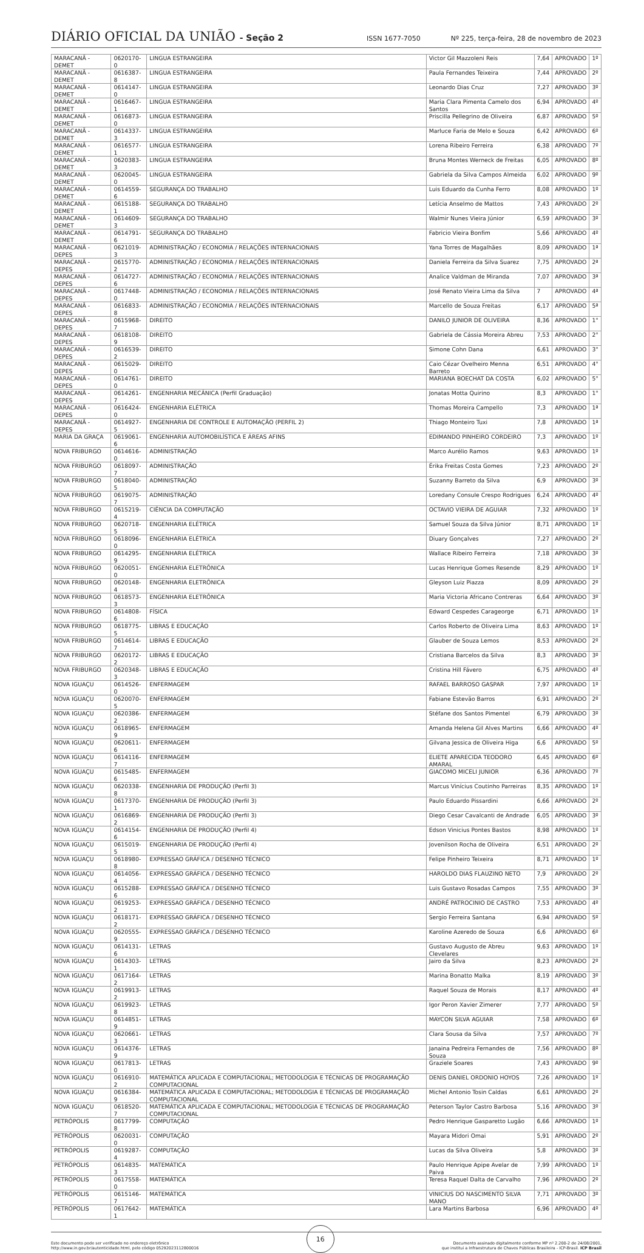DIÁRIO OFICIAL DA UNIÃO - Seção 2 ISSN 1677-7050 Nº 225, terça-feira, 28 de novembro de 2023
| MARACANÃ - DEMET | 0620170-0 | LINGUA ESTRANGEIRA | Victor Gil Mazzoleni Reis | 7,64 | APROVADO | 1º |
| MARACANÃ - DEMET | 0616387-8 | LINGUA ESTRANGEIRA | Paula Fernandes Teixeira | 7,44 | APROVADO | 2º |
| MARACANÃ - DEMET | 0614147-0 | LINGUA ESTRANGEIRA | Leonardo Dias Cruz | 7,27 | APROVADO | 3º |
| MARACANÃ - DEMET | 0616467-1 | LINGUA ESTRANGEIRA | Maria Clara Pimenta Camelo dos Santos | 6,94 | APROVADO | 4º |
| MARACANÃ - DEMET | 0616873-0 | LINGUA ESTRANGEIRA | Priscilla Pellegrino de Oliveira | 6,87 | APROVADO | 5º |
| MARACANÃ - DEMET | 0614337-3 | LINGUA ESTRANGEIRA | Marluce Faria de Melo e Souza | 6,42 | APROVADO | 6º |
| MARACANÃ - DEMET | 0616577-1 | LINGUA ESTRANGEIRA | Lorena Ribeiro Ferreira | 6,38 | APROVADO | 7º |
| MARACANÃ - DEMET | 0620383-3 | LINGUA ESTRANGEIRA | Bruna Montes Werneck de Freitas | 6,05 | APROVADO | 8º |
| MARACANÃ - DEMET | 0620045-0 | LINGUA ESTRANGEIRA | Gabriela da Silva Campos Almeida | 6,02 | APROVADO | 9º |
| MARACANÃ - DEMET | 0614559-6 | SEGURANÇA DO TRABALHO | Luis Eduardo da Cunha Ferro | 8,08 | APROVADO | 1º |
| MARACANÃ - DEMET | 0615188-1 | SEGURANÇA DO TRABALHO | Letícia Anselmo de Mattos | 7,43 | APROVADO | 2º |
| MARACANÃ - DEMET | 0614609-3 | SEGURANÇA DO TRABALHO | Walmir Nunes Vieira Júnior | 6,59 | APROVADO | 3º |
| MARACANÃ - DEMET | 0614791-6 | SEGURANÇA DO TRABALHO | Fabricio Vieira Bonfim | 5,66 | APROVADO | 4º |
| MARACANÃ - DEPES | 0621019-3 | ADMINISTRAÇÃO / ECONOMIA / RELAÇÕES INTERNACIONAIS | Yana Torres de Magalhães | 8,09 | APROVADO | 1ª |
| MARACANÃ - DEPES | 0615770-2 | ADMINISTRAÇÃO / ECONOMIA / RELAÇÕES INTERNACIONAIS | Daniela Ferreira da Silva Suarez | 7,75 | APROVADO | 2ª |
| MARACANÃ - DEPES | 0614727-6 | ADMINISTRAÇÃO / ECONOMIA / RELAÇÕES INTERNACIONAIS | Analice Valdman de Miranda | 7,07 | APROVADO | 3ª |
| MARACANÃ - DEPES | 0617448-0 | ADMINISTRAÇÃO / ECONOMIA / RELAÇÕES INTERNACIONAIS | José Renato Vieira Lima da Silva | 7 | APROVADO | 4ª |
| MARACANÃ - DEPES | 0616833-8 | ADMINISTRAÇÃO / ECONOMIA / RELAÇÕES INTERNACIONAIS | Marcello de Souza Freitas | 6,17 | APROVADO | 5ª |
| MARACANÃ - DEPES | 0615968-7 | DIREITO | DANILO JUNIOR DE OLIVEIRA | 8,36 | APROVADO | 1° |
| MARACANÃ - DEPES | 0618108-9 | DIREITO | Gabriela de Cássia Moreira Abreu | 7,53 | APROVADO | 2° |
| MARACANÃ - DEPES | 0616539-2 | DIREITO | Simone Cohn Dana | 6,61 | APROVADO | 3° |
| MARACANÃ - DEPES | 0615029-0 | DIREITO | Caio Cézar Ovelheiro Menna Barreto | 6,51 | APROVADO | 4° |
| MARACANÃ - DEPES | 0614761-0 | DIREITO | MARIANA BOECHAT DA COSTA | 6,02 | APROVADO | 5° |
| MARACANÃ - DEPES | 0614261-7 | ENGENHARIA MECÂNICA (Perfil Graduação) | Jonatas Motta Quirino | 8,3 | APROVADO | 1° |
| MARACANÃ - DEPES | 0616424-0 | ENGENHARIA ELÉTRICA | Thomas Moreira Campello | 7,3 | APROVADO | 1ª |
| MARACANÃ - DEPES | 0614927-5 | ENGENHARIA DE CONTROLE E AUTOMAÇÃO (PERFIL 2) | Thiago Monteiro Tuxi | 7,8 | APROVADO | 1ª |
| MARIA DA GRAÇA | 0619061-6 | ENGENHARIA AUTOMOBILÍSTICA E ÁREAS AFINS | EDIMANDO PINHEIRO CORDEIRO | 7,3 | APROVADO | 1º |
| NOVA FRIBURGO | 0614616-0 | ADMINISTRAÇÃO | Marco Aurélio Ramos | 9,63 | APROVADO | 1º |
| NOVA FRIBURGO | 0618097-7 | ADMINISTRAÇÃO | Érika Freitas Costa Gomes | 7,23 | APROVADO | 2º |
| NOVA FRIBURGO | 0618040-5 | ADMINISTRAÇÃO | Suzanny Barreto da Silva | 6,9 | APROVADO | 3º |
| NOVA FRIBURGO | 0619075-7 | ADMINISTRAÇÃO | Loredany Consule Crespo Rodrigues | 6,24 | APROVADO | 4º |
| NOVA FRIBURGO | 0615219-4 | CIÊNCIA DA COMPUTAÇÃO | OCTAVIO VIEIRA DE AGUIAR | 7,32 | APROVADO | 1º |
| NOVA FRIBURGO | 0620718-5 | ENGENHARIA ELÉTRICA | Samuel Souza da Silva Júnior | 8,71 | APROVADO | 1º |
| NOVA FRIBURGO | 0618096-0 | ENGENHARIA ELÉTRICA | Diuary Gonçalves | 7,27 | APROVADO | 2º |
| NOVA FRIBURGO | 0614295-9 | ENGENHARIA ELÉTRICA | Wallace Ribeiro Ferreira | 7,18 | APROVADO | 3º |
| NOVA FRIBURGO | 0620051-0 | ENGENHARIA ELETRÔNICA | Lucas Henrique Gomes Resende | 8,29 | APROVADO | 1º |
| NOVA FRIBURGO | 0620148-4 | ENGENHARIA ELETRÔNICA | Gleyson Luiz Piazza | 8,09 | APROVADO | 2º |
| NOVA FRIBURGO | 0618573-3 | ENGENHARIA ELETRÔNICA | Maria Victoria Africano Contreras | 6,64 | APROVADO | 3º |
| NOVA FRIBURGO | 0614808-6 | FÍSICA | Edward Cespedes Carageorge | 6,71 | APROVADO | 1º |
| NOVA FRIBURGO | 0618775-5 | LIBRAS E EDUCAÇÃO | Carlos Roberto de Oliveira Lima | 8,63 | APROVADO | 1º |
| NOVA FRIBURGO | 0614614-7 | LIBRAS E EDUCAÇÃO | Glauber de Souza Lemos | 8,53 | APROVADO | 2º |
| NOVA FRIBURGO | 0620172-2 | LIBRAS E EDUCAÇÃO | Cristiana Barcelos da Silva | 8,3 | APROVADO | 3º |
| NOVA FRIBURGO | 0620348-3 | LIBRAS E EDUCAÇÃO | Cristina Hill Fávero | 6,75 | APROVADO | 4º |
| NOVA IGUAÇU | 0614526-0 | ENFERMAGEM | RAFAEL BARROSO GASPAR | 7,97 | APROVADO | 1º |
| NOVA IGUAÇU | 0620070-5 | ENFERMAGEM | Fabiane Estevão Barros | 6,91 | APROVADO | 2º |
| NOVA IGUAÇU | 0620386-2 | ENFERMAGEM | Stéfane dos Santos Pimentel | 6,79 | APROVADO | 3º |
| NOVA IGUAÇU | 0618965-9 | ENFERMAGEM | Amanda Helena Gil Alves Martins | 6,66 | APROVADO | 4º |
| NOVA IGUAÇU | 0620611-6 | ENFERMAGEM | Gilvana Jessica de Oliveira Higa | 6,6 | APROVADO | 5º |
| NOVA IGUAÇU | 0614116-7 | ENFERMAGEM | ELIETE APARECIDA TEODORO AMARAL | 6,45 | APROVADO | 6º |
| NOVA IGUAÇU | 0615485-6 | ENFERMAGEM | GIACOMO MICELI JUNIOR | 6,36 | APROVADO | 7º |
| NOVA IGUAÇU | 0620338-8 | ENGENHARIA DE PRODUÇÃO (Perfil 3) | Marcus Vinícius Coutinho Parreiras | 8,35 | APROVADO | 1º |
| NOVA IGUAÇU | 0617370-1 | ENGENHARIA DE PRODUÇÃO (Perfil 3) | Paulo Eduardo Pissardini | 6,66 | APROVADO | 2º |
| NOVA IGUAÇU | 0616869-2 | ENGENHARIA DE PRODUÇÃO (Perfil 3) | Diego Cesar Cavalcanti de Andrade | 6,05 | APROVADO | 3º |
| NOVA IGUAÇU | 0614154-6 | ENGENHARIA DE PRODUÇÃO (Perfil 4) | Edson Vinicius Pontes Bastos | 8,98 | APROVADO | 1º |
| NOVA IGUAÇU | 0615019-5 | ENGENHARIA DE PRODUÇÃO (Perfil 4) | Jovenilson Rocha de Oliveira | 6,51 | APROVADO | 2º |
| NOVA IGUAÇU | 0618980-8 | EXPRESSAO GRÁFICA / DESENHO TÉCNICO | Felipe Pinheiro Teixeira | 8,71 | APROVADO | 1º |
| NOVA IGUAÇU | 0614056-4 | EXPRESSAO GRÁFICA / DESENHO TÉCNICO | HAROLDO DIAS FLAUZINO NETO | 7,9 | APROVADO | 2º |
| NOVA IGUAÇU | 0615288-6 | EXPRESSAO GRÁFICA / DESENHO TÉCNICO | Luis Gustavo Rosadas Campos | 7,55 | APROVADO | 3º |
| NOVA IGUAÇU | 0619253-2 | EXPRESSAO GRÁFICA / DESENHO TÉCNICO | ANDRÉ PATROCINIO DE CASTRO | 7,53 | APROVADO | 4º |
| NOVA IGUAÇU | 0618171-2 | EXPRESSAO GRÁFICA / DESENHO TÉCNICO | Sergio Ferreira Santana | 6,94 | APROVADO | 5º |
| NOVA IGUAÇU | 0620555-9 | EXPRESSAO GRÁFICA / DESENHO TÉCNICO | Karoline Azeredo de Souza | 6,6 | APROVADO | 6º |
| NOVA IGUAÇU | 0614131-6 | LETRAS | Gustavo Augusto de Abreu Clevelares | 9,63 | APROVADO | 1º |
| NOVA IGUAÇU | 0614303-1 | LETRAS | Jairo da Silva | 8,23 | APROVADO | 2º |
| NOVA IGUAÇU | 0617164-2 | LETRAS | Marina Bonatto Malka | 8,19 | APROVADO | 3º |
| NOVA IGUAÇU | 0619913-2 | LETRAS | Raquel Souza de Morais | 8,17 | APROVADO | 4º |
| NOVA IGUAÇU | 0619923-8 | LETRAS | Igor Peron Xavier Zimerer | 7,77 | APROVADO | 5º |
| NOVA IGUAÇU | 0614851-9 | LETRAS | MAYCON SILVA AGUIAR | 7,58 | APROVADO | 6º |
| NOVA IGUAÇU | 0620661-3 | LETRAS | Clara Sousa da Silva | 7,57 | APROVADO | 7º |
| NOVA IGUAÇU | 0614376-9 | LETRAS | Janaina Pedreira Fernandes de Souza | 7,56 | APROVADO | 8º |
| NOVA IGUAÇU | 0617813-0 | LETRAS | Graziele Soares | 7,43 | APROVADO | 9º |
| NOVA IGUAÇU | 0616910-2 | MATEMÁTICA APLICADA E COMPUTACIONAL; METODOLOGIA E TÉCNICAS DE PROGRAMAÇÃO COMPUTACIONAL | DENIS DANIEL ORDONIO HOYOS | 7,26 | APROVADO | 1º |
| NOVA IGUAÇU | 0616384-9 | MATEMÁTICA APLICADA E COMPUTACIONAL; METODOLOGIA E TÉCNICAS DE PROGRAMAÇÃO COMPUTACIONAL | Michel Antonio Tosin Caldas | 6,61 | APROVADO | 2º |
| NOVA IGUAÇU | 0618520-7 | MATEMÁTICA APLICADA E COMPUTACIONAL; METODOLOGIA E TÉCNICAS DE PROGRAMAÇÃO COMPUTACIONAL | Peterson Taylor Castro Barbosa | 5,16 | APROVADO | 3º |
| PETRÓPOLIS | 0617799-8 | COMPUTAÇÃO | Pedro Henrique Gasparetto Lugão | 6,66 | APROVADO | 1º |
| PETRÓPOLIS | 0620031-0 | COMPUTAÇÃO | Mayara Midori Omai | 5,91 | APROVADO | 2º |
| PETRÓPOLIS | 0619287-4 | COMPUTAÇÃO | Lucas da Silva Oliveira | 5,8 | APROVADO | 3º |
| PETRÓPOLIS | 0614835-3 | MATEMÁTICA | Paulo Henrique Apipe Avelar de Paiva | 7,99 | APROVADO | 1º |
| PETRÓPOLIS | 0617558-0 | MATEMÁTICA | Teresa Raquel Dalta de Carvalho | 7,96 | APROVADO | 2º |
| PETRÓPOLIS | 0615146-7 | MATEMÁTICA | VINICIUS DO NASCIMENTO SILVA MANO | 7,71 | APROVADO | 3º |
| PETRÓPOLIS | 0617642-1 | MATEMÁTICA | Lara Martins Barbosa | 6,96 | APROVADO | 4º |
Este documento pode ser verificado no endereço eletrônico
http://www.in.gov.br/autenticidade.html, pelo código 05292023112800016
16
Documento assinado digitalmente conforme MP nº 2.200-2 de 24/08/2001,
que institui a Infraestrutura de Chaves Públicas Brasileira - ICP-Brasil. ICP Brasil